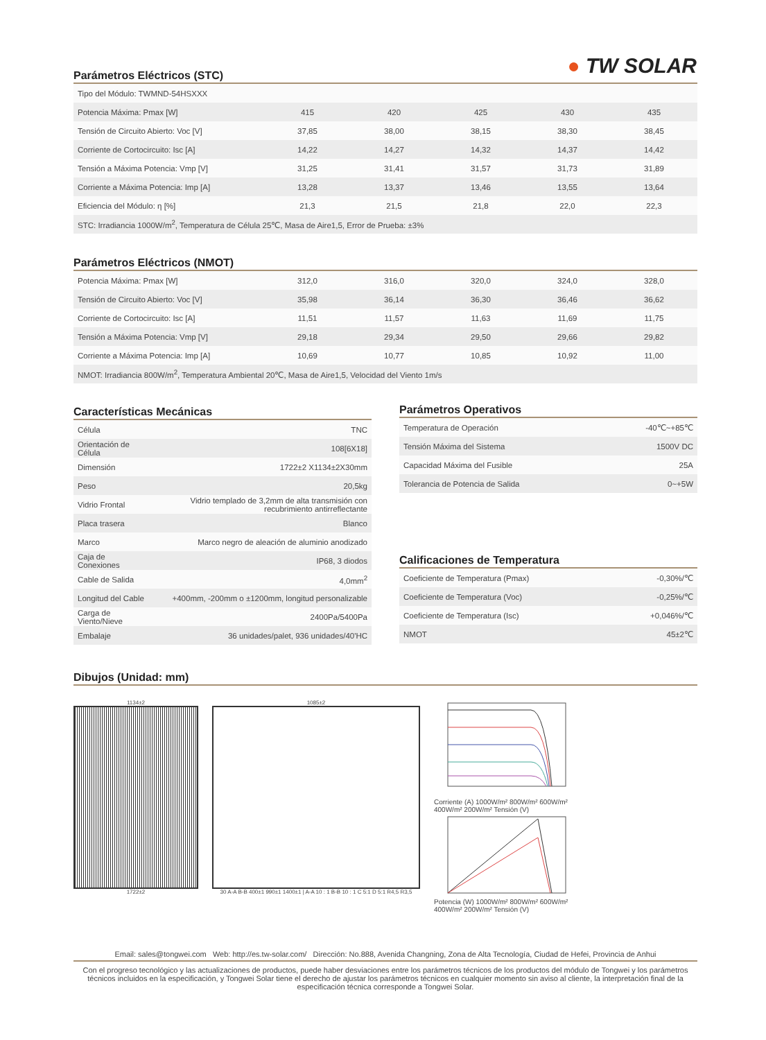● TW SOLAR
Parámetros Eléctricos (STC)
| Tipo del Módulo: TWMND-54HSXXX | | | | | |
| Potencia Máxima: Pmax [W] | 415 | 420 | 425 | 430 | 435 |
| Tensión de Circuito Abierto: Voc [V] | 37,85 | 38,00 | 38,15 | 38,30 | 38,45 |
| Corriente de Cortocircuito: Isc [A] | 14,22 | 14,27 | 14,32 | 14,37 | 14,42 |
| Tensión a Máxima Potencia: Vmp [V] | 31,25 | 31,41 | 31,57 | 31,73 | 31,89 |
| Corriente a Máxima Potencia: Imp [A] | 13,28 | 13,37 | 13,46 | 13,55 | 13,64 |
| Eficiencia del Módulo: η [%] | 21,3 | 21,5 | 21,8 | 22,0 | 22,3 |
| STC: Irradiancia 1000W/m<sup>2</sup>, Temperatura de Célula 25℃, Masa de Aire1,5, Error de Prueba: ±3% | | | | | |
Parámetros Eléctricos (NMOT)
| Potencia Máxima: Pmax [W] | 312,0 | 316,0 | 320,0 | 324,0 | 328,0 |
| Tensión de Circuito Abierto: Voc [V] | 35,98 | 36,14 | 36,30 | 36,46 | 36,62 |
| Corriente de Cortocircuito: Isc [A] | 11,51 | 11,57 | 11,63 | 11,69 | 11,75 |
| Tensión a Máxima Potencia: Vmp [V] | 29,18 | 29,34 | 29,50 | 29,66 | 29,82 |
| Corriente a Máxima Potencia: Imp [A] | 10,69 | 10,77 | 10,85 | 10,92 | 11,00 |
| NMOT: Irradiancia 800W/m<sup>2</sup>, Temperatura Ambiental 20℃, Masa de Aire1,5, Velocidad del Viento 1m/s | | | | | |
Características Mecánicas
| Célula | TNC |
| Orientación de Célula | 108[6X18] |
| Dimensión | 1722±2 X1134±2X30mm |
| Peso | 20,5kg |
| Vidrio Frontal | Vidrio templado de 3,2mm de alta transmisión con recubrimiento antirreflectante |
| Placa trasera | Blanco |
| Marco | Marco negro de aleación de aluminio anodizado |
| Caja de Conexiones | IP68, 3 diodos |
| Cable de Salida | 4,0mm<sup>2</sup> |
| Longitud del Cable | +400mm, -200mm o ±1200mm, longitud personalizable |
| Carga de Viento/Nieve | 2400Pa/5400Pa |
| Embalaje | 36 unidades/palet, 936 unidades/40'HC |
Parámetros Operativos
| Temperatura de Operación | -40℃~+85℃ |
| Tensión Máxima del Sistema | 1500V DC |
| Capacidad Máxima del Fusible | 25A |
| Tolerancia de Potencia de Salida | 0~+5W |
Calificaciones de Temperatura
| Coeficiente de Temperatura (Pmax) | -0,30%/℃ |
| Coeficiente de Temperatura (Voc) | -0,25%/℃ |
| Coeficiente de Temperatura (Isc) | +0,046%/℃ |
| NMOT | 45±2℃ |
Dibujos (Unidad: mm)
1134±2
1722±2
1085±2
30 A-A B-B 400±1 990±1 1400±1 | A-A 10 : 1 B-B 10 : 1 C 5:1 D 5:1 R4,5 R3,5
Corriente (A) 1000W/m² 800W/m² 600W/m² 400W/m² 200W/m² Tensión (V)
Potencia (W) 1000W/m² 800W/m² 600W/m² 400W/m² 200W/m² Tensión (V)
Email: sales@tongwei.com Web: http://es.tw-solar.com/ Dirección: No.888, Avenida Changning, Zona de Alta Tecnología, Ciudad de Hefei, Provincia de Anhui
Con el progreso tecnológico y las actualizaciones de productos, puede haber desviaciones entre los parámetros técnicos de los productos del módulo de Tongwei y los parámetros técnicos incluidos en la especificación, y Tongwei Solar tiene el derecho de ajustar los parámetros técnicos en cualquier momento sin aviso al cliente, la interpretación final de la especificación técnica corresponde a Tongwei Solar.